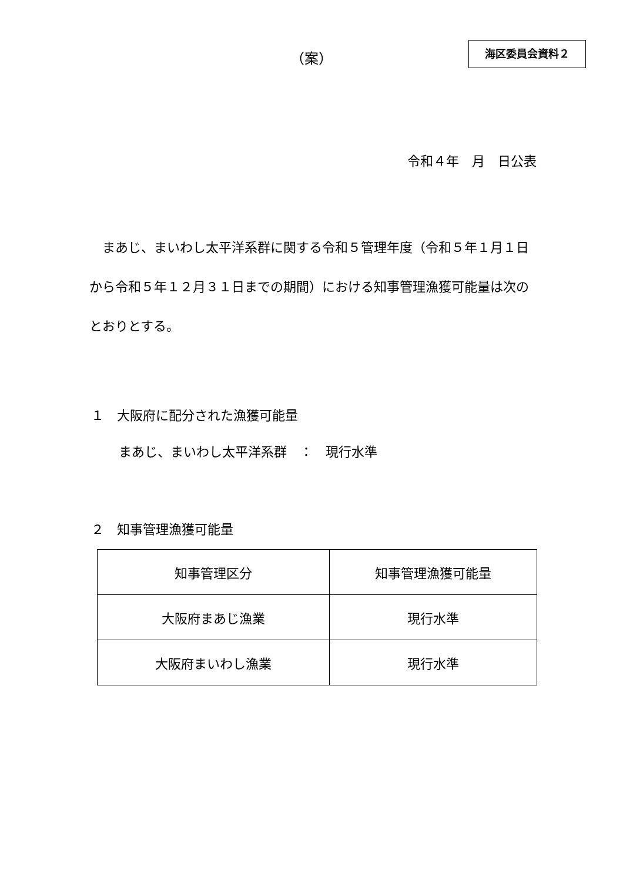（案）
海区委員会資料２
令和４年　月　日公表
　まあじ、まいわし太平洋系群に関する令和５管理年度（令和５年１月１日から令和５年１２月３１日までの期間）における知事管理漁獲可能量は次のとおりとする。
１　大阪府に配分された漁獲可能量
まあじ、まいわし太平洋系群　：　現行水準
２　知事管理漁獲可能量
| 知事管理区分 | 知事管理漁獲可能量 |
| 大阪府まあじ漁業 | 現行水準 |
| 大阪府まいわし漁業 | 現行水準 |